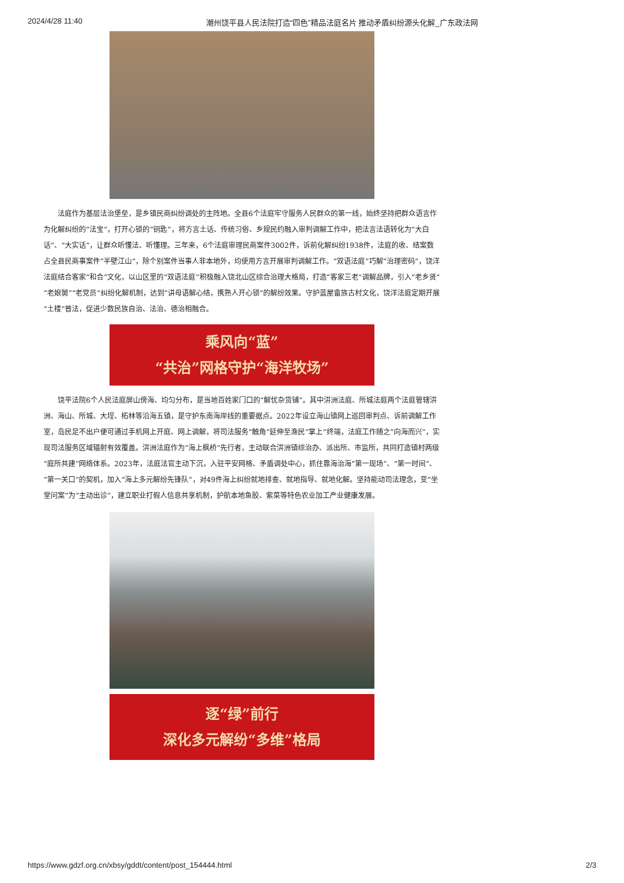2024/4/28 11:40 潮州饶平县人民法院打造“四色”精品法庭名片 推动矛盾纠纷源头化解_广东政法网
法庭作为基层法治堡垒，是乡镇民商纠纷调处的主阵地。全县6个法庭牢守服务人民群众的第一线，始终坚持把群众语言作为化解纠纷的“法宝”，打开心锁的“钥匙”，将方言土话、传统习俗、乡规民约融入审判调解工作中，把法言法语转化为“大白话”、“大实话”，让群众听懂法、听懂理。三年来，6个法庭审理民商案件3002件，诉前化解纠纷1938件，法庭的收、结案数占全县民商事案件“半壁江山”，除个别案件当事人非本地外，均使用方言开展审判调解工作。“双语法庭”巧解“治理密码”，饶洋法庭结合客家“和合”文化，以山区里的“双语法庭”积极融入饶北山区综合治理大格局，打造“客家三老”调解品牌，引入“老乡贤”“老娘舅”“老党员”纠纷化解机制，达到“讲母语解心结，携熟人开心锁”的解纷效果。守护蓝屋畲族古村文化，饶洋法庭定期开展“土楼”普法，促进少数民族自治、法治、德治相融合。
乘风向“蓝”
“共治”网格守护“海洋牧场”
饶平法院6个人民法庭屏山傍海、均匀分布，是当地百姓家门口的“解忧杂货铺”。其中汫洲法庭、所城法庭两个法庭管辖汫洲、海山、所城、大埕、柘林等沿海五镇，是守护东南海岸线的重要据点。2022年设立海山镇网上巡回审判点、诉前调解工作室，岛民足不出户便可通过手机网上开庭、网上调解，将司法服务“触角”延伸至渔民“掌上”终端，法庭工作随之“向海而兴”，实现司法服务区域辐射有效覆盖。汫洲法庭作为“海上枫桥”先行者，主动联合汫洲镇综治办、派出所、市监所，共同打造镇村两级“庭所共建”网络体系。2023年，法庭法官主动下沉，入驻平安网格、矛盾调处中心，抓住靠海治海“第一现场”、“第一时间”、“第一关口”的契机，加入“海上多元解纷先锋队”，对49件海上纠纷就地排查、就地指导、就地化解。坚持能动司法理念，变“坐堂问案”为“主动出诊”，建立职业打假人信息共享机制，护航本地鱼胶、紫菜等特色农业加工产业健康发展。
逐“绿”前行
深化多元解纷“多维”格局
https://www.gdzf.org.cn/xbsy/gddt/content/post_154444.html 2/3